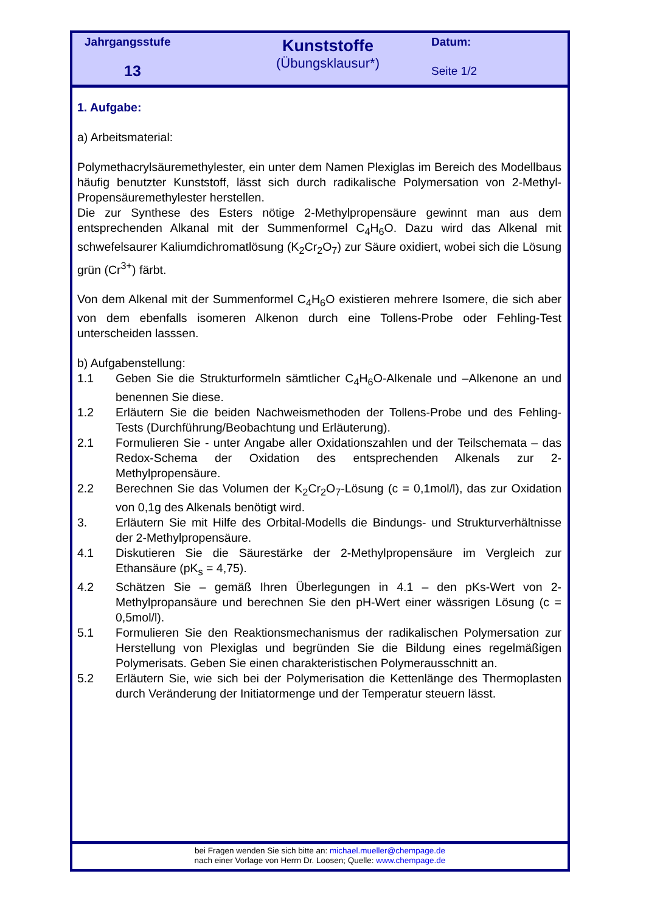Jahrgangsstufe
13
Kunststoffe
(Übungsklausur*)
Datum:
Seite 1/2
1. Aufgabe:
a) Arbeitsmaterial:
Polymethacrylsäuremethylester, ein unter dem Namen Plexiglas im Bereich des Modellbaus häufig benutzter Kunststoff, lässt sich durch radikalische Polymersation von 2-Methyl-Propensäuremethylester herstellen.
Die zur Synthese des Esters nötige 2-Methylpropensäure gewinnt man aus dem entsprechenden Alkanal mit der Summenformel C<sub>4</sub>H<sub>6</sub>O. Dazu wird das Alkenal mit schwefelsaurer Kaliumdichromatlösung (K<sub>2</sub>Cr<sub>2</sub>O<sub>7</sub>) zur Säure oxidiert, wobei sich die Lösung grün (Cr<sup>3+</sup>) färbt.
Von dem Alkenal mit der Summenformel C<sub>4</sub>H<sub>6</sub>O existieren mehrere Isomere, die sich aber von dem ebenfalls isomeren Alkenon durch eine Tollens-Probe oder Fehling-Test unterscheiden lasssen.
b) Aufgabenstellung:
1.1 Geben Sie die Strukturformeln sämtlicher C<sub>4</sub>H<sub>6</sub>O-Alkenale und –Alkenone an und benennen Sie diese.
1.2 Erläutern Sie die beiden Nachweismethoden der Tollens-Probe und des Fehling-Tests (Durchführung/Beobachtung und Erläuterung).
2.1 Formulieren Sie - unter Angabe aller Oxidationszahlen und der Teilschemata – das Redox-Schema der Oxidation des entsprechenden Alkenals zur 2-Methylpropensäure.
2.2 Berechnen Sie das Volumen der K<sub>2</sub>Cr<sub>2</sub>O<sub>7</sub>-Lösung (c = 0,1mol/l), das zur Oxidation von 0,1g des Alkenals benötigt wird.
3. Erläutern Sie mit Hilfe des Orbital-Modells die Bindungs- und Strukturverhältnisse der 2-Methylpropensäure.
4.1 Diskutieren Sie die Säurestärke der 2-Methylpropensäure im Vergleich zur Ethansäure (pK<sub>s</sub> = 4,75).
4.2 Schätzen Sie – gemäß Ihren Überlegungen in 4.1 – den pKs-Wert von 2-Methylpropansäure und berechnen Sie den pH-Wert einer wässrigen Lösung (c = 0,5mol/l).
5.1 Formulieren Sie den Reaktionsmechanismus der radikalischen Polymersation zur Herstellung von Plexiglas und begründen Sie die Bildung eines regelmäßigen Polymerisats. Geben Sie einen charakteristischen Polymerausschnitt an.
5.2 Erläutern Sie, wie sich bei der Polymerisation die Kettenlänge des Thermoplasten durch Veränderung der Initiatormenge und der Temperatur steuern lässt.
bei Fragen wenden Sie sich bitte an: michael.mueller@chempage.de
nach einer Vorlage von Herrn Dr. Loosen; Quelle: www.chempage.de